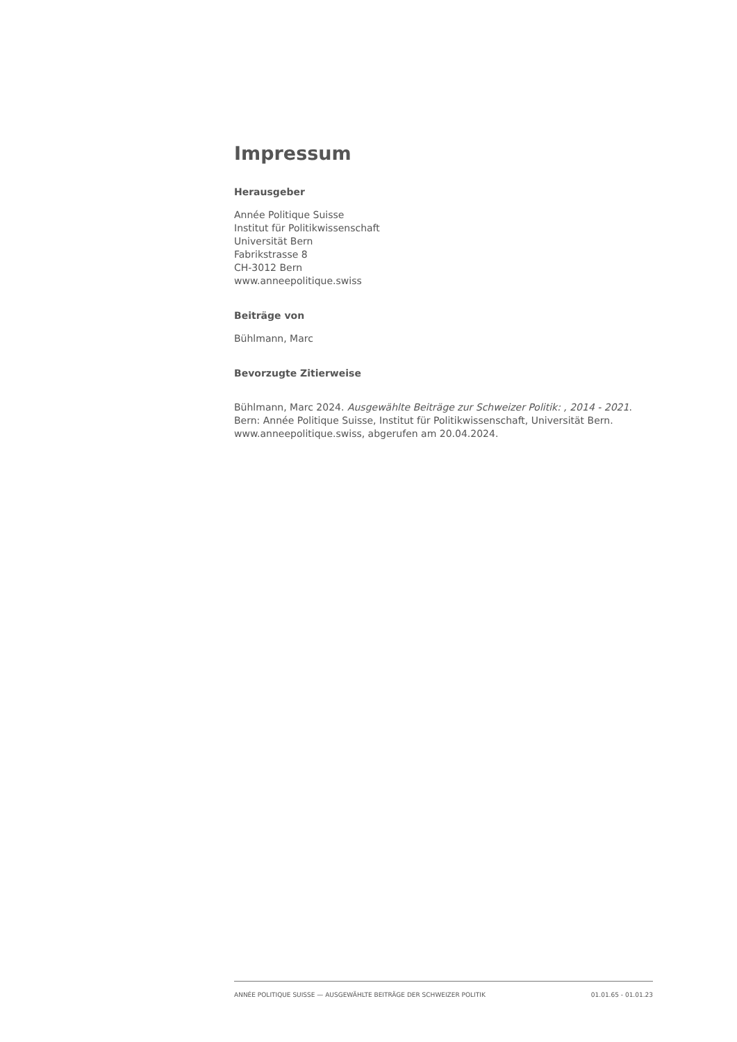Impressum
Herausgeber
Année Politique Suisse
Institut für Politikwissenschaft
Universität Bern
Fabrikstrasse 8
CH-3012 Bern
www.anneepolitique.swiss
Beiträge von
Bühlmann, Marc
Bevorzugte Zitierweise
Bühlmann, Marc 2024. Ausgewählte Beiträge zur Schweizer Politik: , 2014 - 2021. Bern: Année Politique Suisse, Institut für Politikwissenschaft, Universität Bern. www.anneepolitique.swiss, abgerufen am 20.04.2024.
ANNÉE POLITIQUE SUISSE — AUSGEWÄHLTE BEITRÄGE DER SCHWEIZER POLITIK 01.01.65 - 01.01.23